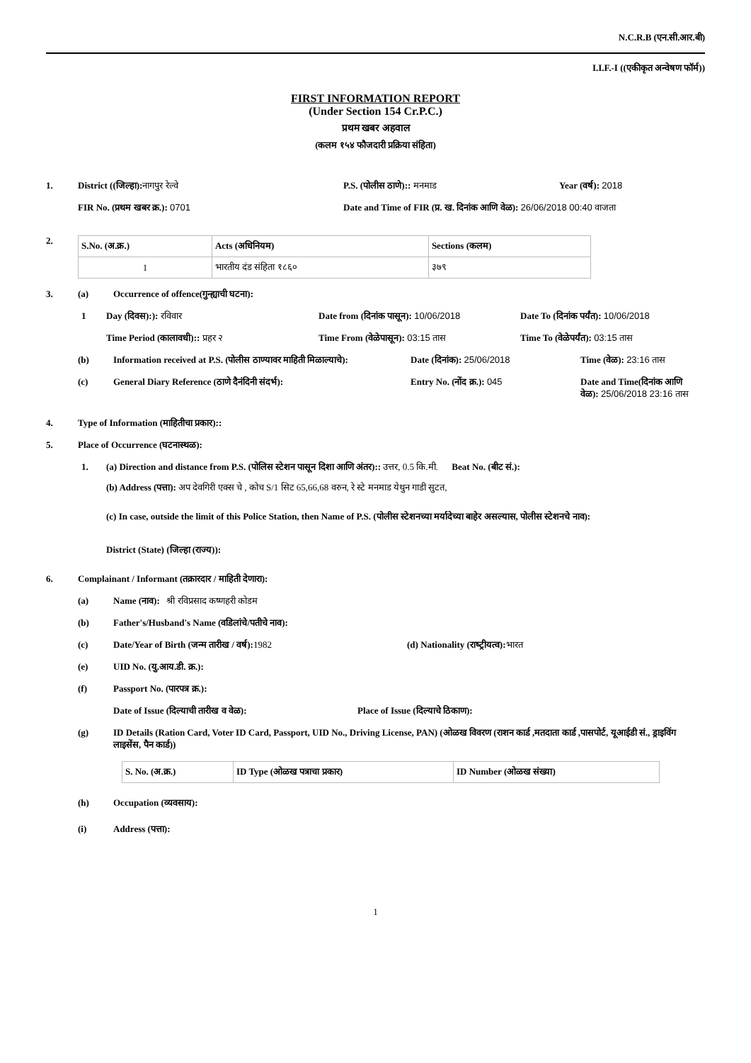N.C.R.B (एन.सी.आर.बी)
I.I.F.-I ((एकीकृत अन्‍वेषण फॉर्म))
FIRST INFORMATION REPORT
(Under Section 154 Cr.P.C.)
प्रथम खबर अहवाल
(कलम १५४ फौजदारी प्रक्रिया संहिता)
1. District ((जिल्‍हा): नागपुर रेल्‍वे P.S. (पोलीस ठाणे):: मनमाड Year (वर्ष): 2018
FIR No. (प्रथम खबर क्र.): 0701 Date and Time of FIR (प्र. ख. दिनांक आणि वेळ): 26/06/2018 00:40 वाजता
2.
| S.No. (अ.क्र.) | Acts (अधिनियम) | Sections (कलम) |
| --- | --- | --- |
| 1 | भारतीय दंड संहिता १८६० | ३७९ |
3. (a) Occurrence of offence(गुन्ह्याची घटना):
1 Day (दिवस):): रविवार Date from (दिनांक पासून): 10/06/2018 Date To (दिनांक पर्यंत): 10/06/2018
Time Period (कालावधी):: प्रहर २ Time From (वेळेपासून): 03:15 तास Time To (वेळेपर्यंत): 03:15 तास
(b) Information received at P.S. (पोलीस ठाण्यावर माहिती मिळाल्याचे): Date (दिनांक): 25/06/2018 Time (वेळ): 23:16 तास
(c) General Diary Reference (ठाणे दैनंदिनी संदर्भ): Entry No. (नोंद क्र.): 045 Date and Time(दिनांक आणि वेळ): 25/06/2018 23:16 तास
4. Type of Information (माहितीचा प्रकार)::
5. Place of Occurrence (घटनास्थळ):
1. (a) Direction and distance from P.S. (पोलिस स्टेशन पासून दिशा आणि अंतर):: उत्तर, 0.5 कि.मी. Beat No. (बीट सं.):
(b) Address (पत्ता): अप देवगिरी एक्स चे , कोच S/1 सिट 65,66,68 वरुन, रे स्टे मनमाड येथुन गाडी सुटत,
(c) In case, outside the limit of this Police Station, then Name of P.S. (पोलीस स्टेशनच्या मर्यादेच्या बाहेर असल्यास, पोलीस स्टेशनचे नाव):
District (State) (जिल्हा (राज्य)):
6. Complainant / Informant (तक्रारदार / माहिती देणारा):
(a) Name (नाव): श्री रविप्रसाद कष्णहरी कोडम
(b) Father's/Husband's Name (वडिलांचे/पतीचे नाव):
(c) Date/Year of Birth (जन्‍म तारीख / वर्ष): 1982 (d) Nationality (राष्‍ट्रीयत्‍व): भारत
(e) UID No. (यु.आय.डी. क्र.):
(f) Passport No. (पारपत्र क्र.):
Date of Issue (दिल्याची तारीख व वेळ): Place of Issue (दिल्याचे ठिकाण):
(g) ID Details (Ration Card, Voter ID Card, Passport, UID No., Driving License, PAN) (ओळख विवरण (राशन कार्ड ,मतदाता कार्ड ,पासपोर्ट, यूआईडी सं., ड्राइविंग लाइसेंस, पैन कार्ड))
| S. No. (अ.क्र.) | ID Type (ओळख पत्राचा प्रकार) | ID Number (ओळख संख्या) |
| --- | --- | --- |
(h) Occupation (व्यवसाय):
(i) Address (पत्ता):
1